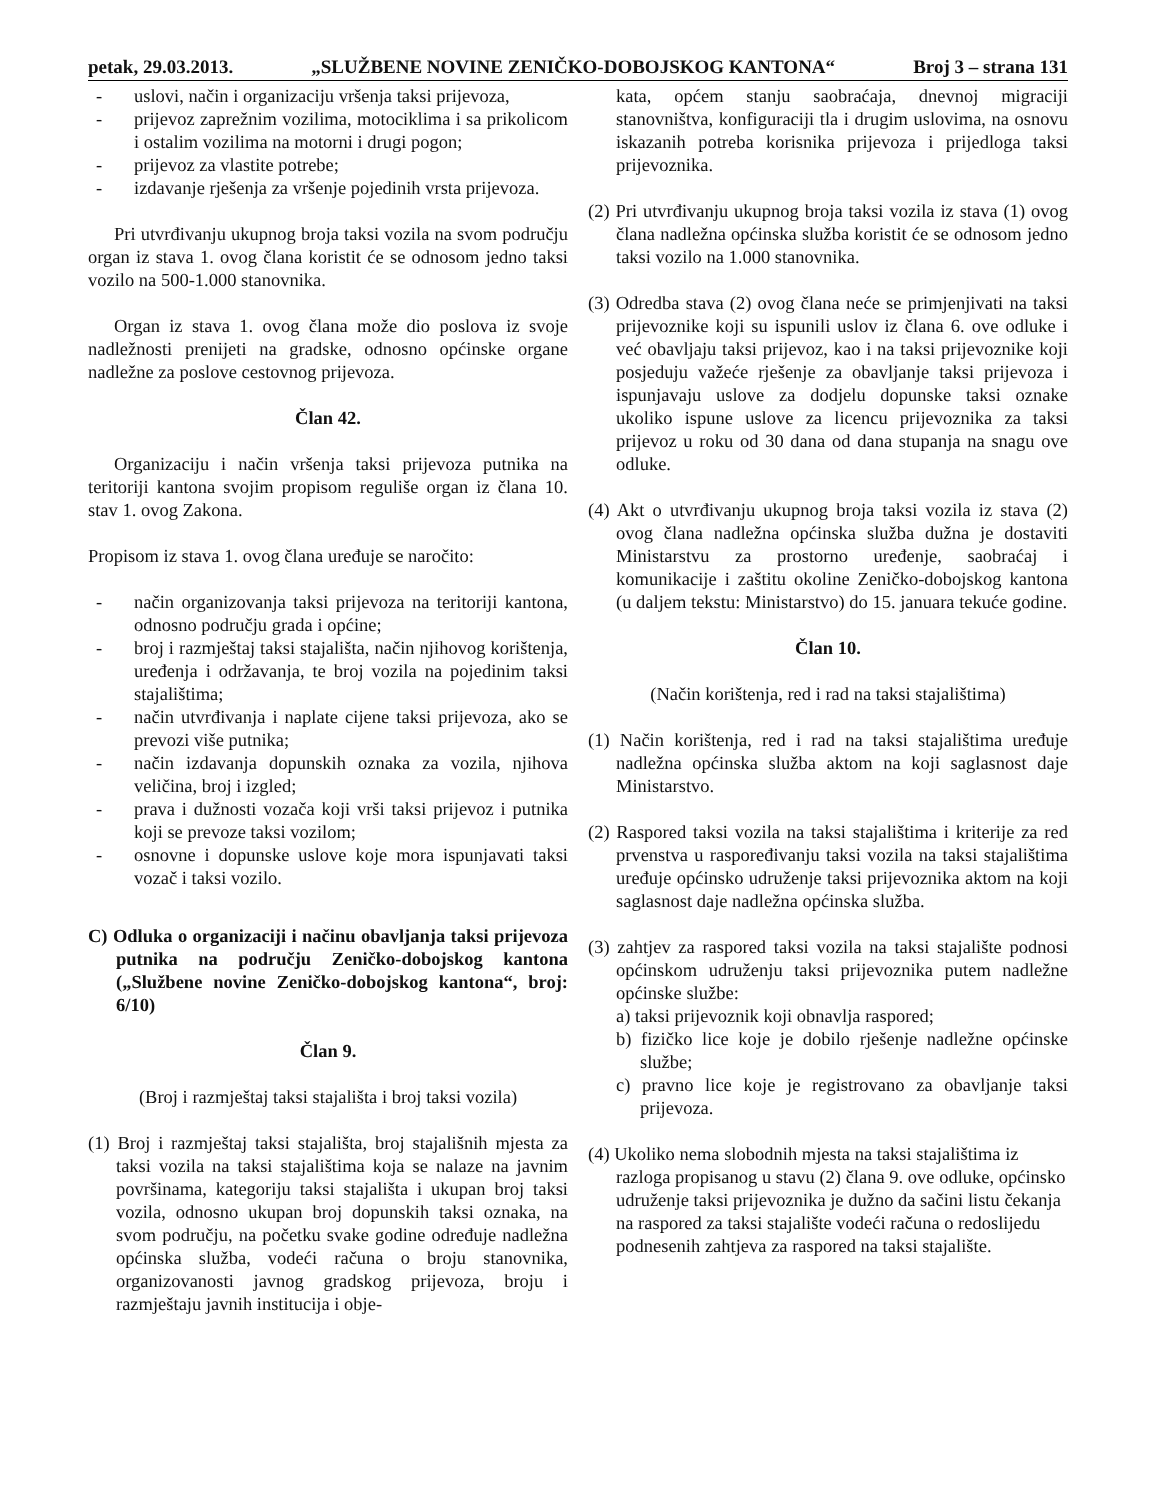petak, 29.03.2013. „SLUŽBENE NOVINE ZENIČKO-DOBOJSKOG KANTONA“Broj 3 – strana 131
- uslovi, način i organizaciju vršenja taksi prijevoza,
- prijevoz zaprežnim vozilima, motociklima i sa prikolicom i ostalim vozilima na motorni i drugi pogon;
- prijevoz za vlastite potrebe;
- izdavanje rješenja za vršenje pojedinih vrsta prijevoza.
Pri utvrđivanju ukupnog broja taksi vozila na svom području organ iz stava 1. ovog člana koristit će se odnosom jedno taksi vozilo na 500-1.000 stanovnika.
Organ iz stava 1. ovog člana može dio poslova iz svoje nadležnosti prenijeti na gradske, odnosno općinske organe nadležne za poslove cestovnog prijevoza.
Član 42.
Organizaciju i način vršenja taksi prijevoza putnika na teritoriji kantona svojim propisom reguliše organ iz člana 10. stav 1. ovog Zakona.
Propisom iz stava 1. ovog člana uređuje se naročito:
- način organizovanja taksi prijevoza na teritoriji kantona, odnosno području grada i općine;
- broj i razmještaj taksi stajališta, način njihovog korištenja, uređenja i održavanja, te broj vozila na pojedinim taksi stajalištima;
- način utvrđivanja i naplate cijene taksi prijevoza, ako se prevozi više putnika;
- način izdavanja dopunskih oznaka za vozila, njihova veličina, broj i izgled;
- prava i dužnosti vozača koji vrši taksi prijevoz i putnika koji se prevoze taksi vozilom;
- osnovne i dopunske uslove koje mora ispunjavati taksi vozač i taksi vozilo.
C) Odluka o organizaciji i načinu obavljanja taksi prijevoza putnika na području Zeničko-dobojskog kantona („Službene novine Zeničko-dobojskog kantona“, broj: 6/10)
Član 9.
(Broj i razmještaj taksi stajališta i broj taksi vozila)
(1) Broj i razmještaj taksi stajališta, broj stajališnih mjesta za taksi vozila na taksi stajalištima koja se nalaze na javnim površinama, kategoriju taksi stajališta i ukupan broj taksi vozila, odnosno ukupan broj dopunskih taksi oznaka, na svom području, na početku svake godine određuje nadležna općinska služba, vodeći računa o broju stanovnika, organizovanosti javnog gradskog prijevoza, broju i razmještaju javnih institucija i obje-
kata, općem stanju saobraćaja, dnevnoj migraciji stanovništva, konfiguraciji tla i drugim uslovima, na osnovu iskazanih potreba korisnika prijevoza i prijedloga taksi prijevoznika.
(2) Pri utvrđivanju ukupnog broja taksi vozila iz stava (1) ovog člana nadležna općinska služba koristit će se odnosom jedno taksi vozilo na 1.000 stanovnika.
(3) Odredba stava (2) ovog člana neće se primjenjivati na taksi prijevoznike koji su ispunili uslov iz člana 6. ove odluke i već obavljaju taksi prijevoz, kao i na taksi prijevoznike koji posjeduju važeće rješenje za obavljanje taksi prijevoza i ispunjavaju uslove za dodjelu dopunske taksi oznake ukoliko ispune uslove za licencu prijevoznika za taksi prijevoz u roku od 30 dana od dana stupanja na snagu ove odluke.
(4) Akt o utvrđivanju ukupnog broja taksi vozila iz stava (2) ovog člana nadležna općinska služba dužna je dostaviti Ministarstvu za prostorno uređenje, saobraćaj i komunikacije i zaštitu okoline Zeničko-dobojskog kantona (u daljem tekstu: Ministarstvo) do 15. januara tekuće godine.
Član 10.
(Način korištenja, red i rad na taksi stajalištima)
(1) Način korištenja, red i rad na taksi stajalištima uređuje nadležna općinska služba aktom na koji saglasnost daje Ministarstvo.
(2) Raspored taksi vozila na taksi stajalištima i kriterije za red prvenstva u raspoređivanju taksi vozila na taksi stajalištima uređuje općinsko udruženje taksi prijevoznika aktom na koji saglasnost daje nadležna općinska služba.
(3) zahtjev za raspored taksi vozila na taksi stajalište podnosi općinskom udruženju taksi prijevoznika putem nadležne općinske službe:
a) taksi prijevoznik koji obnavlja raspored;
b) fizičko lice koje je dobilo rješenje nadležne općinske službe;
c) pravno lice koje je registrovano za obavljanje taksi prijevoza.
(4) Ukoliko nema slobodnih mjesta na taksi stajalištima iz razloga propisanog u stavu (2) člana 9. ove odluke, općinsko udruženje taksi prijevoznika je dužno da sačini listu čekanja na raspored za taksi stajalište vodeći računa o redoslijedu podnesenih zahtjeva za raspored na taksi stajalište.